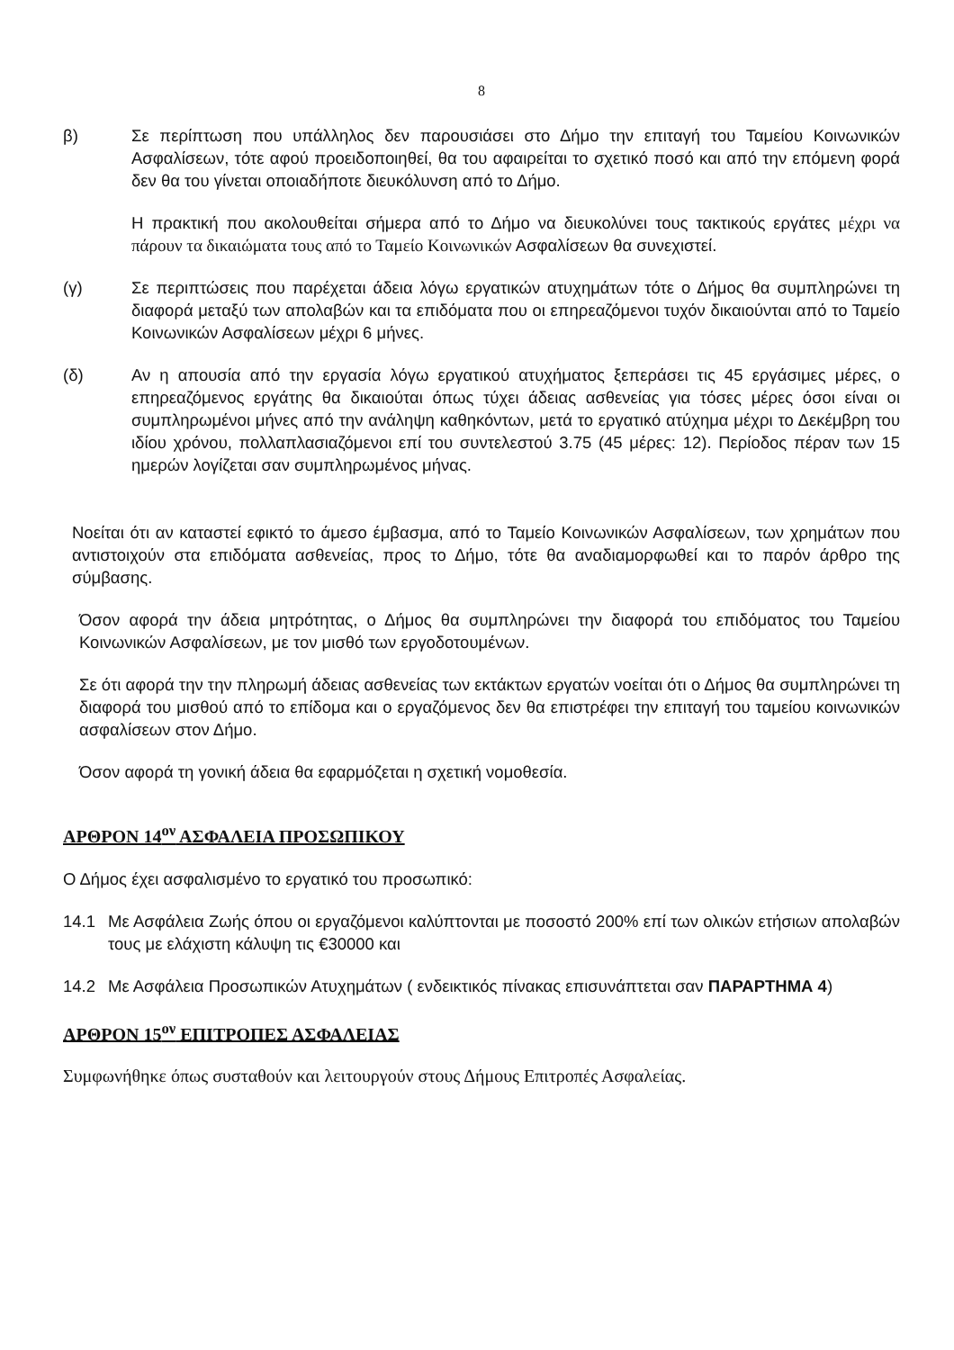8
β) Σε περίπτωση που υπάλληλος δεν παρουσιάσει στο Δήμο την επιταγή του Ταμείου Κοινωνικών Ασφαλίσεων, τότε αφού προειδοποιηθεί, θα του αφαιρείται το σχετικό ποσό και από την επόμενη φορά δεν θα του γίνεται οποιαδήποτε διευκόλυνση από το Δήμο.
Η πρακτική που ακολουθείται σήμερα από το Δήμο να διευκολύνει τους τακτικούς εργάτες μέχρι να πάρουν τα δικαιώματα τους από το Ταμείο Κοινωνικών Ασφαλίσεων θα συνεχιστεί.
(γ) Σε περιπτώσεις που παρέχεται άδεια λόγω εργατικών ατυχημάτων τότε ο Δήμος θα συμπληρώνει τη διαφορά μεταξύ των απολαβών και τα επιδόματα που οι επηρεαζόμενοι τυχόν δικαιούνται από το Ταμείο Κοινωνικών Ασφαλίσεων μέχρι 6 μήνες.
(δ) Αν η απουσία από την εργασία λόγω εργατικού ατυχήματος ξεπεράσει τις 45 εργάσιμες μέρες, ο επηρεαζόμενος εργάτης θα δικαιούται όπως τύχει άδειας ασθενείας για τόσες μέρες όσοι είναι οι συμπληρωμένοι μήνες από την ανάληψη καθηκόντων, μετά το εργατικό ατύχημα μέχρι το Δεκέμβρη του ιδίου χρόνου, πολλαπλασιαζόμενοι επί του συντελεστού 3.75 (45 μέρες: 12). Περίοδος πέραν των 15 ημερών λογίζεται σαν συμπληρωμένος μήνας.
Νοείται ότι αν καταστεί εφικτό το άμεσο έμβασμα, από το Ταμείο Κοινωνικών Ασφαλίσεων, των χρημάτων που αντιστοιχούν στα επιδόματα ασθενείας, προς το Δήμο, τότε θα αναδιαμορφωθεί και το παρόν άρθρο της σύμβασης.
Όσον αφορά την άδεια μητρότητας, ο Δήμος θα συμπληρώνει την διαφορά του επιδόματος του Ταμείου Κοινωνικών Ασφαλίσεων, με τον μισθό των εργοδοτουμένων.
Σε ότι αφορά την την πληρωμή άδειας ασθενείας των εκτάκτων εργατών νοείται ότι ο Δήμος θα συμπληρώνει τη διαφορά του μισθού από το επίδομα και ο εργαζόμενος δεν θα επιστρέφει την επιταγή του ταμείου κοινωνικών ασφαλίσεων στον Δήμο.
Όσον αφορά τη γονική άδεια θα εφαρμόζεται η σχετική νομοθεσία.
ΑΡΘΡΟΝ 14<sup>ον</sup> ΑΣΦΑΛΕΙΑ ΠΡΟΣΩΠΙΚΟΥ
Ο Δήμος έχει ασφαλισμένο το εργατικό του προσωπικό:
14.1 Με Ασφάλεια Ζωής όπου οι εργαζόμενοι καλύπτονται με ποσοστό 200% επί των ολικών ετήσιων απολαβών τους με ελάχιστη κάλυψη τις €30000 και
14.2 Με Ασφάλεια Προσωπικών Ατυχημάτων ( ενδεικτικός πίνακας επισυνάπτεται σαν ΠΑΡΑΡΤΗΜΑ 4)
ΑΡΘΡΟΝ 15<sup>ον</sup> ΕΠΙΤΡΟΠΕΣ ΑΣΦΑΛΕΙΑΣ
Συμφωνήθηκε όπως συσταθούν και λειτουργούν στους Δήμους Επιτροπές Ασφαλείας.